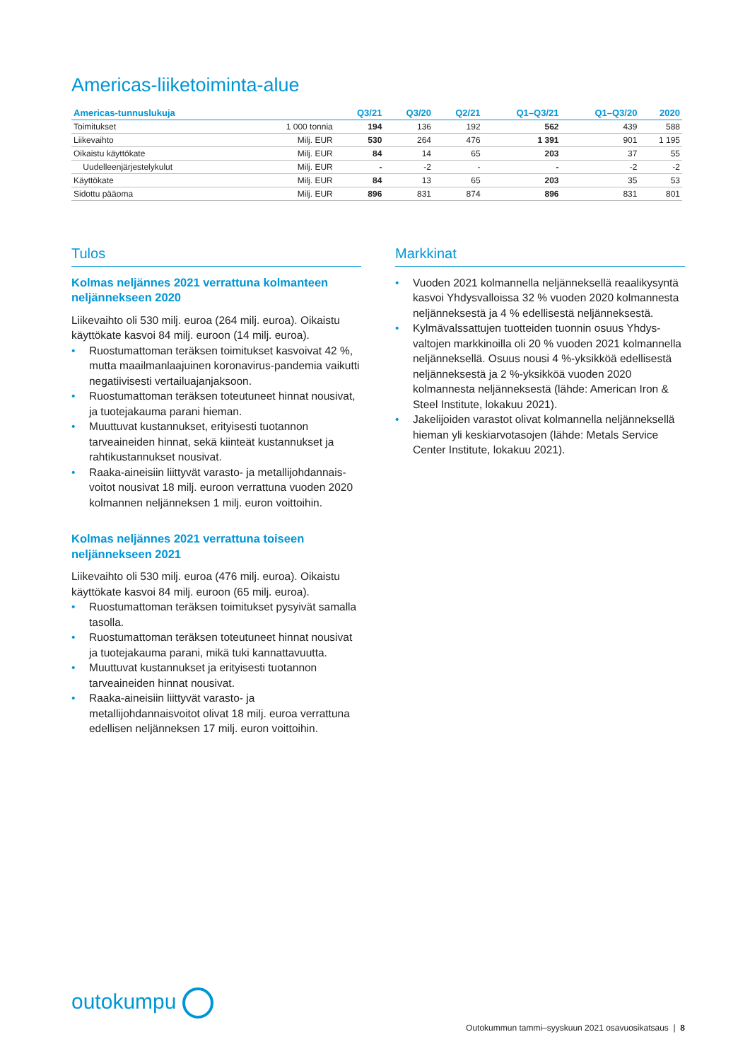Americas-liiketoiminta-alue
| Americas-tunnuslukuja | | Q3/21 | Q3/20 | Q2/21 | Q1–Q3/21 | Q1–Q3/20 | 2020 |
| --- | --- | --- | --- | --- | --- | --- | --- |
| Toimitukset | 1 000 tonnia | 194 | 136 | 192 | 562 | 439 | 588 |
| Liikevaihto | Milj. EUR | 530 | 264 | 476 | 1 391 | 901 | 1 195 |
| Oikaistu käyttökate | Milj. EUR | 84 | 14 | 65 | 203 | 37 | 55 |
| Uudelleenjärjestelykulut | Milj. EUR | - | -2 | - | - | -2 | -2 |
| Käyttökate | Milj. EUR | 84 | 13 | 65 | 203 | 35 | 53 |
| Sidottu pääoma | Milj. EUR | 896 | 831 | 874 | 896 | 831 | 801 |
Tulos
Kolmas neljännes 2021 verrattuna kolmanteen neljännekseen 2020
Liikevaihto oli 530 milj. euroa (264 milj. euroa). Oikaistu käyttökate kasvoi 84 milj. euroon (14 milj. euroa).
• Ruostumattoman teräksen toimitukset kasvoivat 42 %, mutta maailmanlaajuinen koronavirus-pandemia vaikutti negatiivisesti vertailuajanjaksoon.
• Ruostumattoman teräksen toteutuneet hinnat nousivat, ja tuotejakauma parani hieman.
• Muuttuvat kustannukset, erityisesti tuotannon tarveaineiden hinnat, sekä kiinteät kustannukset ja rahtikustannukset nousivat.
• Raaka-aineisiin liittyvät varasto- ja metallijohdannais-voitot nousivat 18 milj. euroon verrattuna vuoden 2020 kolmannen neljänneksen 1 milj. euron voittoihin.
Kolmas neljännes 2021 verrattuna toiseen neljännekseen 2021
Liikevaihto oli 530 milj. euroa (476 milj. euroa). Oikaistu käyttökate kasvoi 84 milj. euroon (65 milj. euroa).
• Ruostumattoman teräksen toimitukset pysyivät samalla tasolla.
• Ruostumattoman teräksen toteutuneet hinnat nousivat ja tuotejakauma parani, mikä tuki kannattavuutta.
• Muuttuvat kustannukset ja erityisesti tuotannon tarveaineiden hinnat nousivat.
• Raaka-aineisiin liittyvät varasto- ja metallijohdannaisvoitot olivat 18 milj. euroa verrattuna edellisen neljänneksen 17 milj. euron voittoihin.
Markkinat
• Vuoden 2021 kolmannella neljänneksellä reaalikysyntä kasvoi Yhdysvalloissa 32 % vuoden 2020 kolmannesta neljänneksestä ja 4 % edellisestä neljänneksestä.
• Kylmävalssattujen tuotteiden tuonnin osuus Yhdys-valtojen markkinoilla oli 20 % vuoden 2021 kolmannella neljänneksellä. Osuus nousi 4 %-yksikköä edellisestä neljänneksestä ja 2 %-yksikköä vuoden 2020 kolmannesta neljänneksestä (lähde: American Iron & Steel Institute, lokakuu 2021).
• Jakelijoiden varastot olivat kolmannella neljänneksellä hieman yli keskiarvotasojen (lähde: Metals Service Center Institute, lokakuu 2021).
outokumpu
Outokummun tammi–syyskuun 2021 osavuosikatsaus | 8